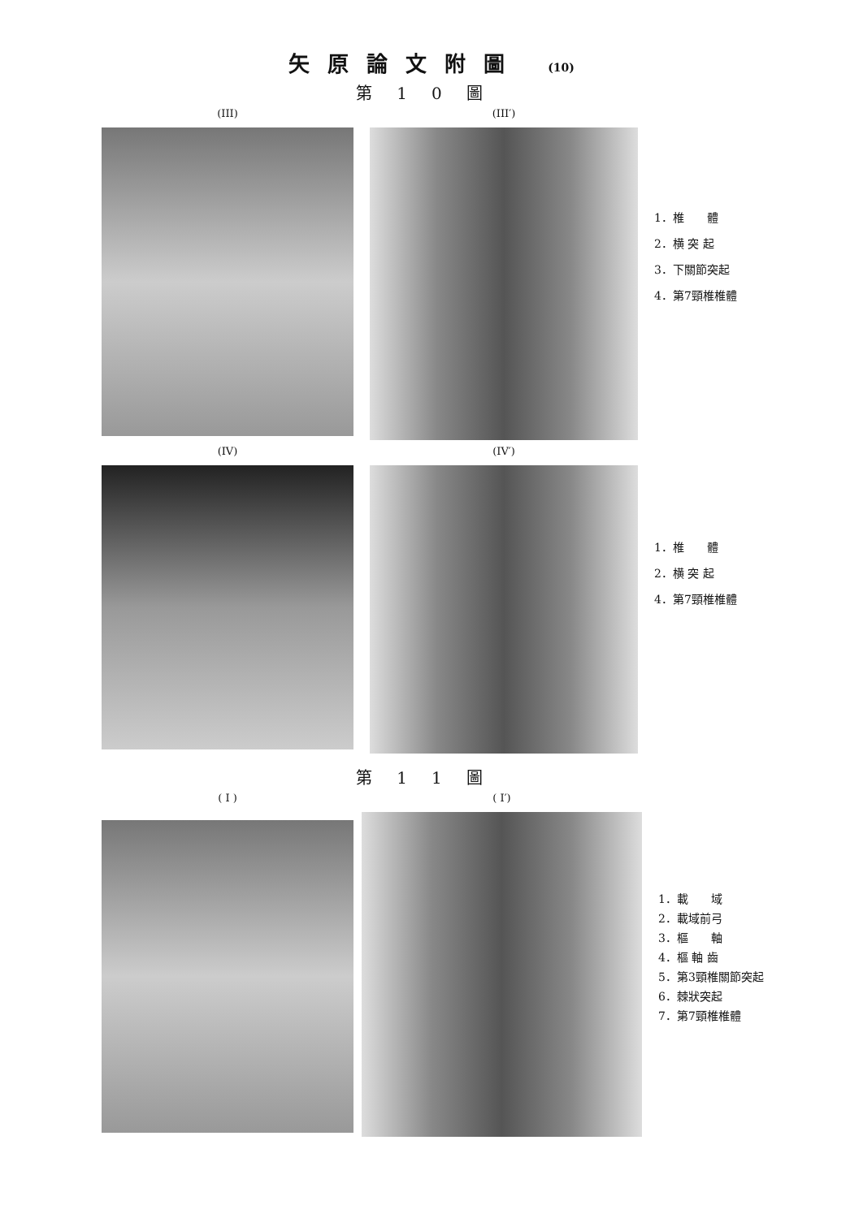矢原論文附圖 (10)
第10圖
(III) (III′)
1．椎　　體
2．横 突 起
3．下關節突起
4．第7頸椎椎體
(IV) (IV′)
1．椎　　體
2．横 突 起
4．第7頸椎椎體
第11圖
( I ) ( I′)
1．載　　域
2．載域前弓
3．樞　　軸
4．樞 軸 齒
5．第3頸椎關節突起
6．棘狀突起
7．第7頸椎椎體